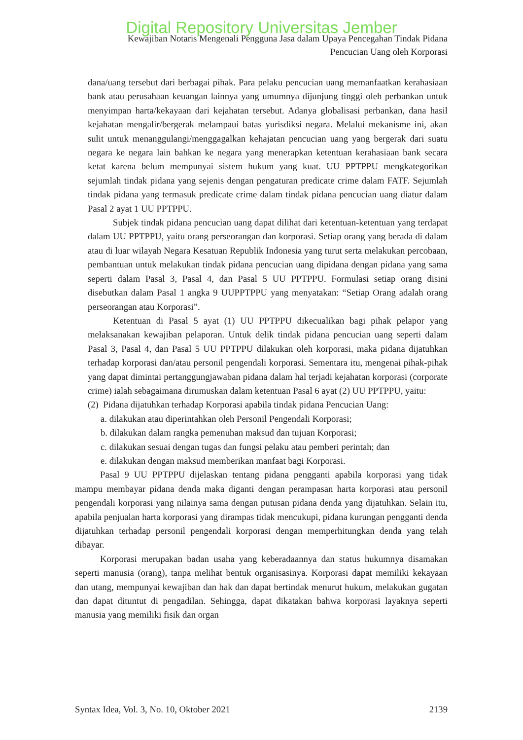Digital Repository Universitas Jember
Kewajiban Notaris Mengenali Pengguna Jasa dalam Upaya Pencegahan Tindak Pidana
Pencucian Uang oleh Korporasi
dana/uang tersebut dari berbagai pihak. Para pelaku pencucian uang memanfaatkan kerahasiaan bank atau perusahaan keuangan lainnya yang umumnya dijunjung tinggi oleh perbankan untuk menyimpan harta/kekayaan dari kejahatan tersebut. Adanya globalisasi perbankan, dana hasil kejahatan mengalir/bergerak melampaui batas yurisdiksi negara. Melalui mekanisme ini, akan sulit untuk menanggulangi/menggagalkan kehajatan pencucian uang yang bergerak dari suatu negara ke negara lain bahkan ke negara yang menerapkan ketentuan kerahasiaan bank secara ketat karena belum mempunyai sistem hukum yang kuat. UU PPTPPU mengkategorikan sejumlah tindak pidana yang sejenis dengan pengaturan predicate crime dalam FATF. Sejumlah tindak pidana yang termasuk predicate crime dalam tindak pidana pencucian uang diatur dalam Pasal 2 ayat 1 UU PPTPPU.
Subjek tindak pidana pencucian uang dapat dilihat dari ketentuan-ketentuan yang terdapat dalam UU PPTPPU, yaitu orang perseorangan dan korporasi. Setiap orang yang berada di dalam atau di luar wilayah Negara Kesatuan Republik Indonesia yang turut serta melakukan percobaan, pembantuan untuk melakukan tindak pidana pencucian uang dipidana dengan pidana yang sama seperti dalam Pasal 3, Pasal 4, dan Pasal 5 UU PPTPPU. Formulasi setiap orang disini disebutkan dalam Pasal 1 angka 9 UUPPTPPU yang menyatakan: “Setiap Orang adalah orang perseorangan atau Korporasi”.
Ketentuan di Pasal 5 ayat (1) UU PPTPPU dikecualikan bagi pihak pelapor yang melaksanakan kewajiban pelaporan. Untuk delik tindak pidana pencucian uang seperti dalam Pasal 3, Pasal 4, dan Pasal 5 UU PPTPPU dilakukan oleh korporasi, maka pidana dijatuhkan terhadap korporasi dan/atau personil pengendali korporasi. Sementara itu, mengenai pihak-pihak yang dapat dimintai pertanggungjawaban pidana dalam hal terjadi kejahatan korporasi (corporate crime) ialah sebagaimana dirumuskan dalam ketentuan Pasal 6 ayat (2) UU PPTPPU, yaitu:
(2) Pidana dijatuhkan terhadap Korporasi apabila tindak pidana Pencucian Uang:
a. dilakukan atau diperintahkan oleh Personil Pengendali Korporasi;
b. dilakukan dalam rangka pemenuhan maksud dan tujuan Korporasi;
c. dilakukan sesuai dengan tugas dan fungsi pelaku atau pemberi perintah; dan
e. dilakukan dengan maksud memberikan manfaat bagi Korporasi.
Pasal 9 UU PPTPPU dijelaskan tentang pidana pengganti apabila korporasi yang tidak mampu membayar pidana denda maka diganti dengan perampasan harta korporasi atau personil pengendali korporasi yang nilainya sama dengan putusan pidana denda yang dijatuhkan. Selain itu, apabila penjualan harta korporasi yang dirampas tidak mencukupi, pidana kurungan pengganti denda dijatuhkan terhadap personil pengendali korporasi dengan memperhitungkan denda yang telah dibayar.
Korporasi merupakan badan usaha yang keberadaannya dan status hukumnya disamakan seperti manusia (orang), tanpa melihat bentuk organisasinya. Korporasi dapat memiliki kekayaan dan utang, mempunyai kewajiban dan hak dan dapat bertindak menurut hukum, melakukan gugatan dan dapat dituntut di pengadilan. Sehingga, dapat dikatakan bahwa korporasi layaknya seperti manusia yang memiliki fisik dan organ
Syntax Idea, Vol. 3, No. 10, Oktober 2021 2139